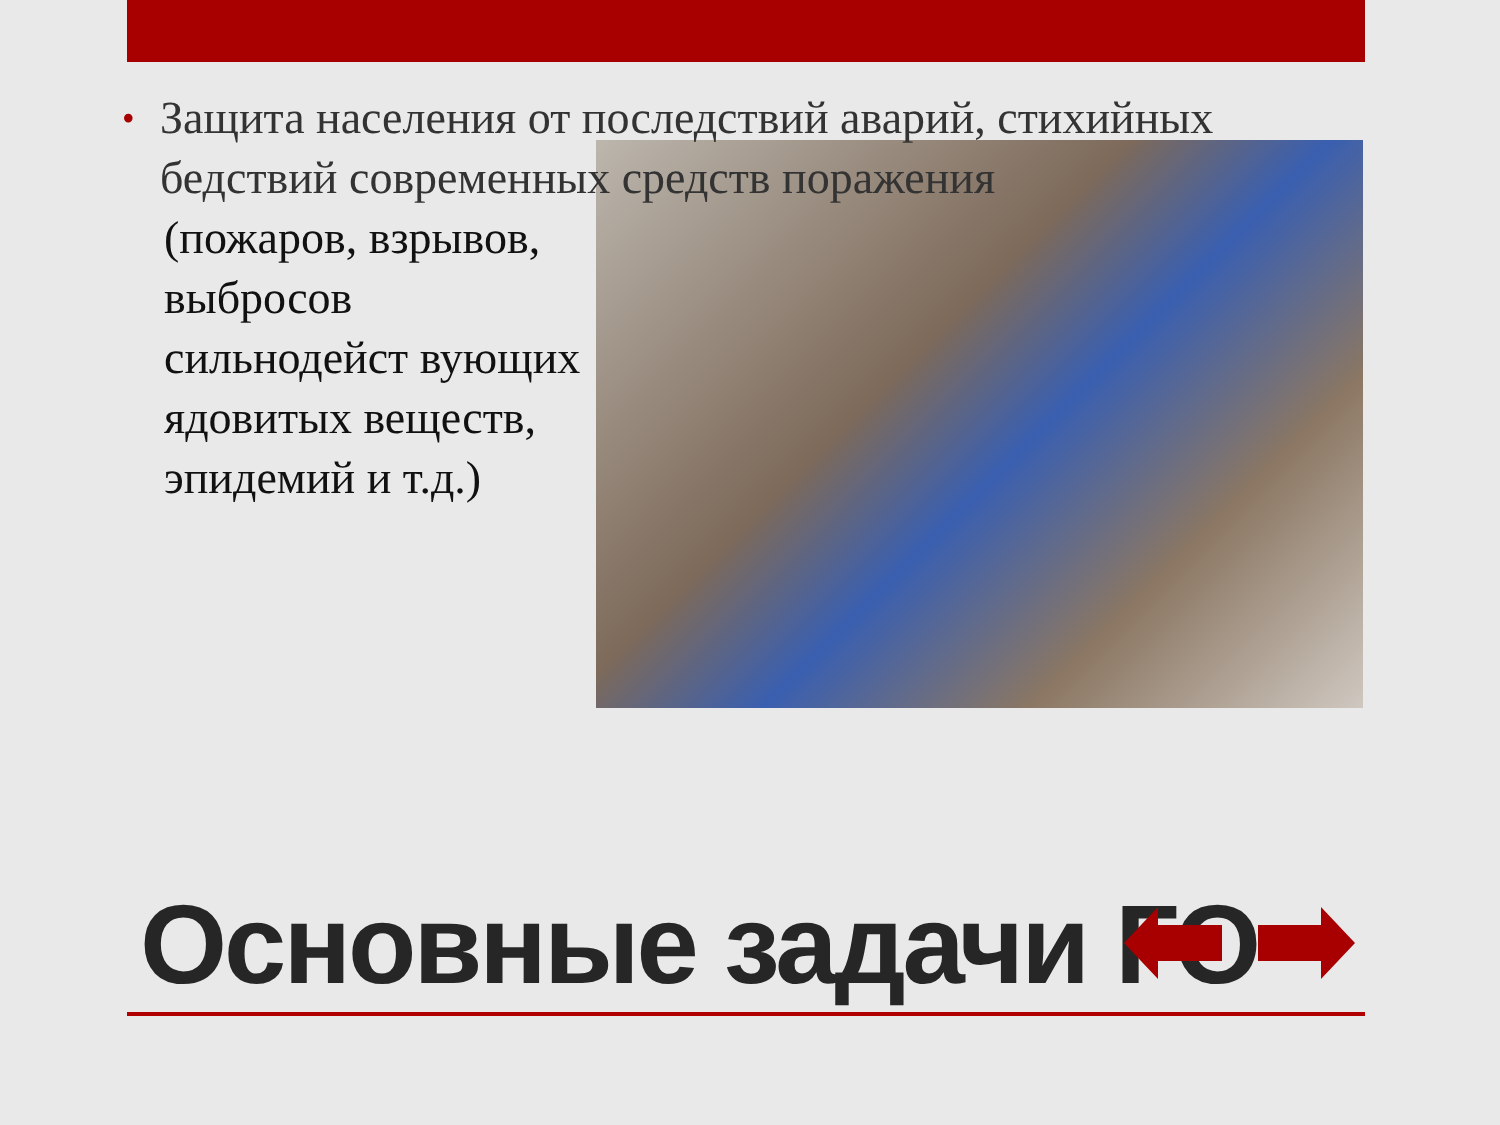• Защита населения от последствий аварий, стихийных бедствий современных средств поражения
(пожаров, взрывов, выбросов сильнодейст вующих ядовитых веществ, эпидемий и т.д.)
Основные задачи ГО